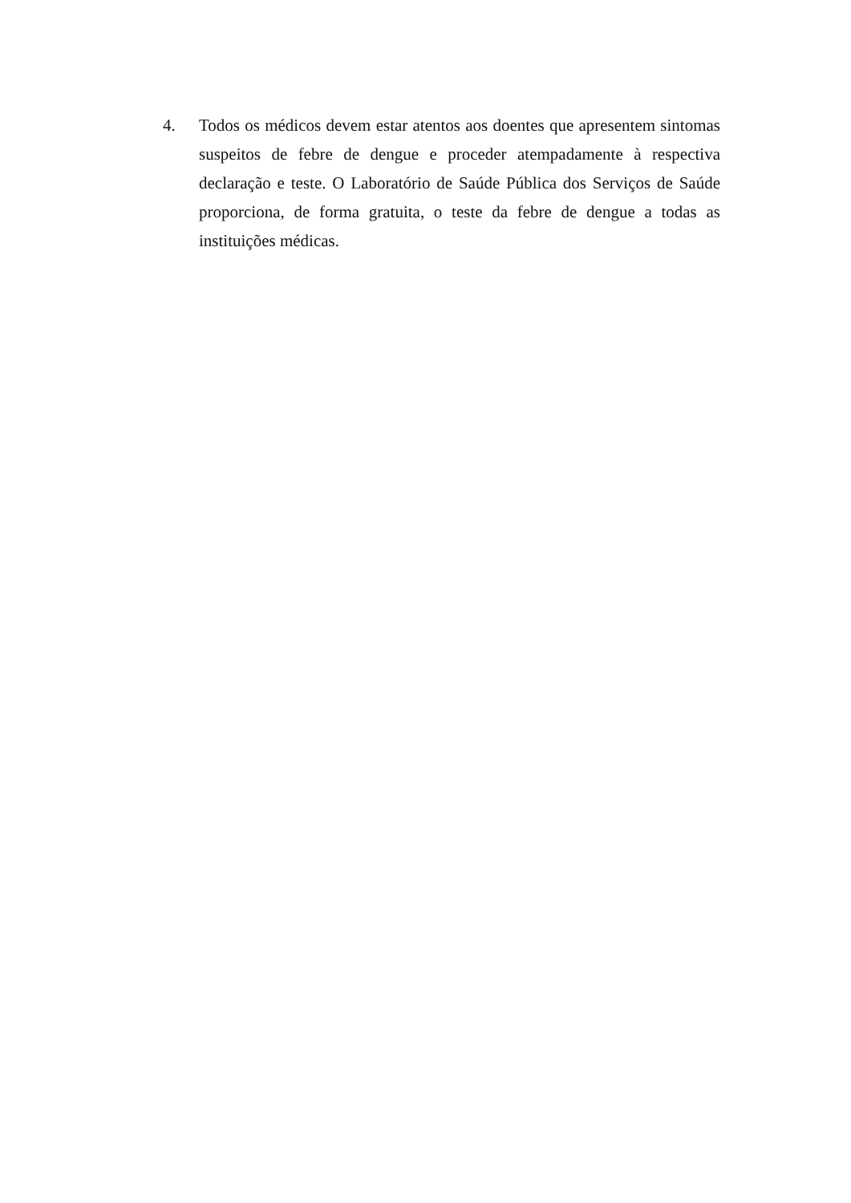4. Todos os médicos devem estar atentos aos doentes que apresentem sintomas suspeitos de febre de dengue e proceder atempadamente à respectiva declaração e teste. O Laboratório de Saúde Pública dos Serviços de Saúde proporciona, de forma gratuita, o teste da febre de dengue a todas as instituições médicas.